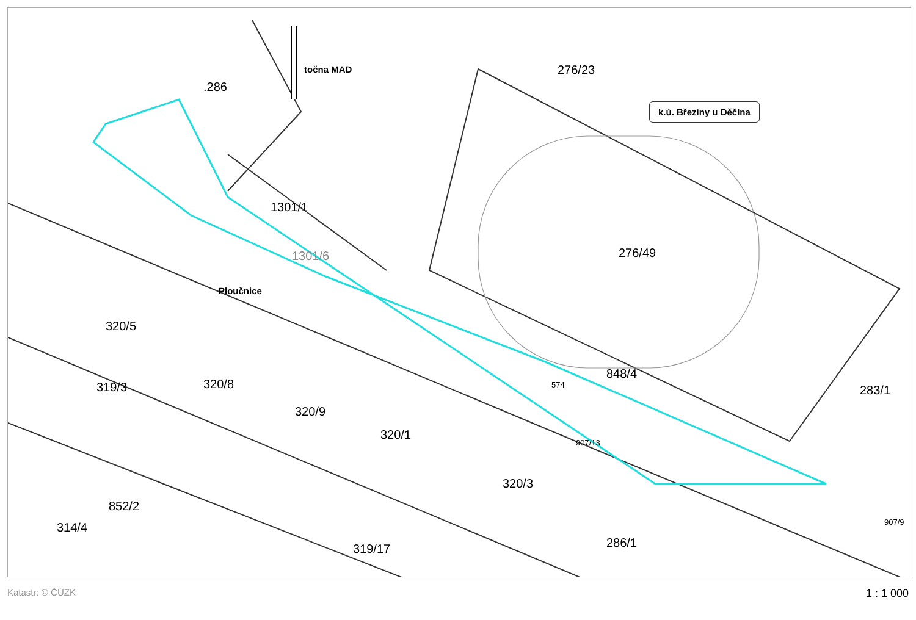točna MAD
k.ú. Březiny u Děčína
Ploučnice
276/23
276/49
1301/1
1301/6
.286
320/5
320/8
320/9
320/1
320/3
319/3 283/1
848/4
574
907/13
286/1
852/2
314/4
319/17
907/9
Katastr: © ČÚZK 1 : 1 000